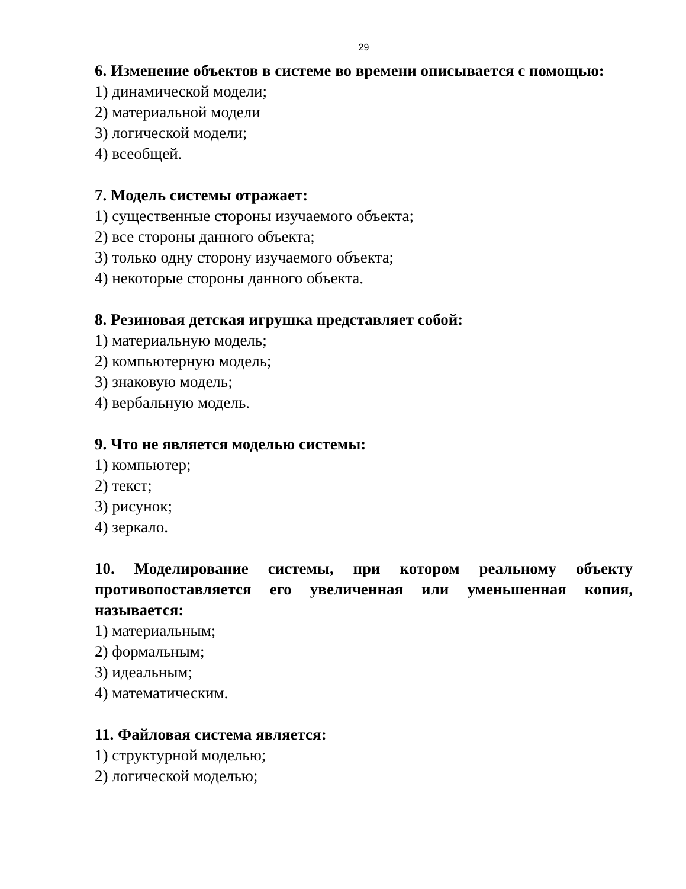29
6. Изменение объектов в системе во времени описывается с помощью:
1) динамической модели;
2) материальной модели
3) логической модели;
4) всеобщей.
7. Модель системы отражает:
1) существенные стороны изучаемого объекта;
2) все стороны данного объекта;
3) только одну сторону изучаемого объекта;
4) некоторые стороны данного объекта.
8. Резиновая детская игрушка представляет собой:
1) материальную модель;
2) компьютерную модель;
3) знаковую модель;
4) вербальную модель.
9. Что не является моделью системы:
1) компьютер;
2) текст;
3) рисунок;
4) зеркало.
10. Моделирование системы, при котором реальному объекту противопоставляется его увеличенная или уменьшенная копия, называется:
1) материальным;
2) формальным;
3) идеальным;
4) математическим.
11. Файловая система является:
1) структурной моделью;
2) логической моделью;